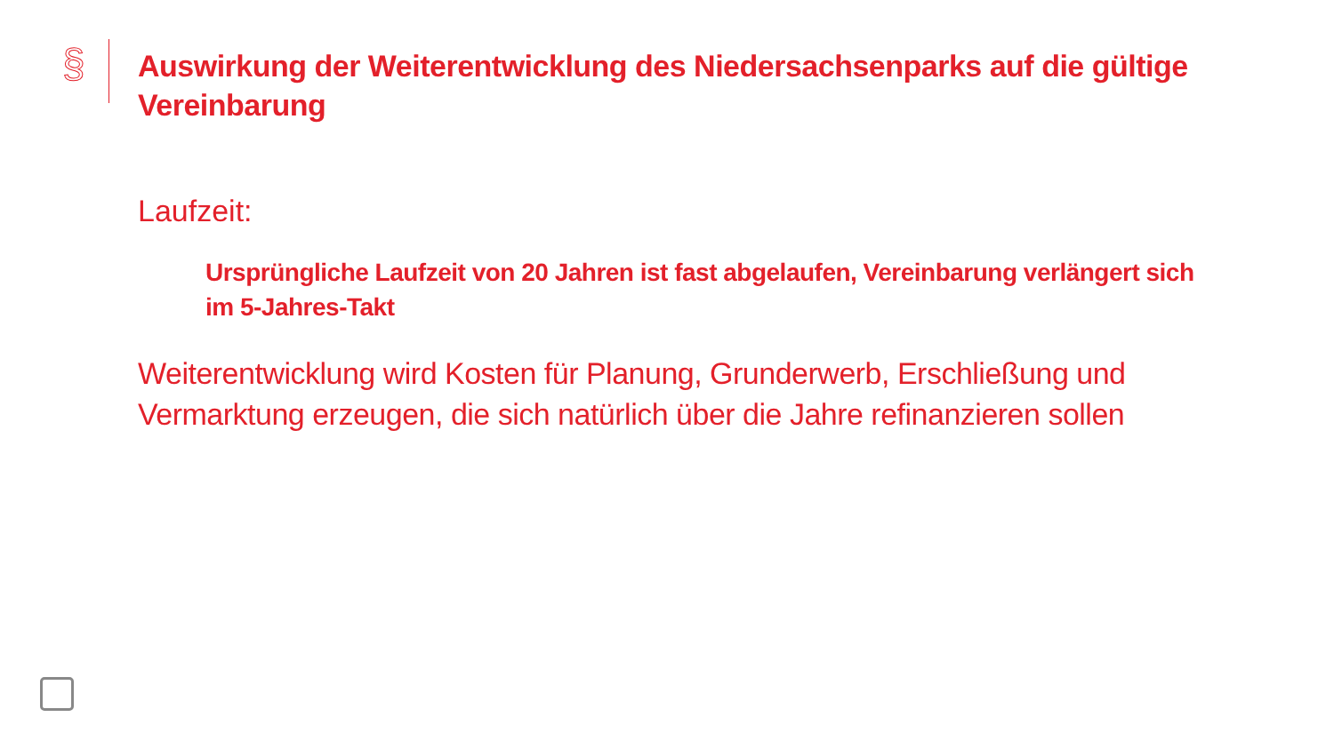§
Auswirkung der Weiterentwicklung des Niedersachsenparks auf die gültige Vereinbarung
Laufzeit:
Ursprüngliche Laufzeit von 20 Jahren ist fast abgelaufen, Vereinbarung verlängert sich im 5-Jahres-Takt
Weiterentwicklung wird Kosten für Planung, Grunderwerb, Erschließung und Vermarktung erzeugen, die sich natürlich über die Jahre refinanzieren sollen